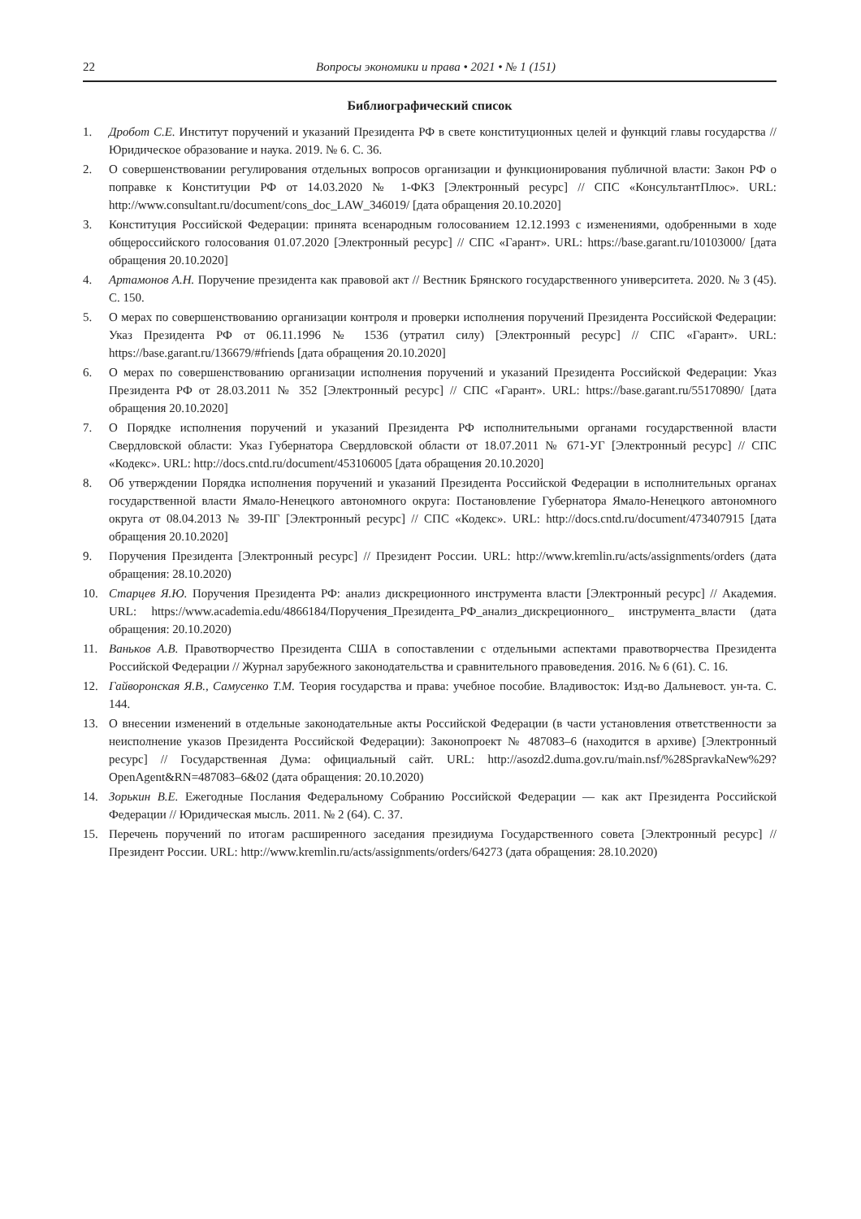22 Вопросы экономики и права • 2021 • № 1 (151)
Библиографический список
1. Дробот С.Е. Институт поручений и указаний Президента РФ в свете конституционных целей и функций главы государства // Юридическое образование и наука. 2019. № 6. С. 36.
2. О совершенствовании регулирования отдельных вопросов организации и функционирования публичной власти: Закон РФ о поправке к Конституции РФ от 14.03.2020 № 1-ФКЗ [Электронный ресурс] // СПС «КонсультантПлюс». URL: http://www.consultant.ru/document/cons_doc_LAW_346019/ [дата обращения 20.10.2020]
3. Конституция Российской Федерации: принята всенародным голосованием 12.12.1993 с изменениями, одобренными в ходе общероссийского голосования 01.07.2020 [Электронный ресурс] // СПС «Гарант». URL: https://base.garant.ru/10103000/ [дата обращения 20.10.2020]
4. Артамонов А.Н. Поручение президента как правовой акт // Вестник Брянского государственного университета. 2020. № 3 (45). С. 150.
5. О мерах по совершенствованию организации контроля и проверки исполнения поручений Президента Российской Федерации: Указ Президента РФ от 06.11.1996 № 1536 (утратил силу) [Электронный ресурс] // СПС «Гарант». URL: https://base.garant.ru/136679/#friends [дата обращения 20.10.2020]
6. О мерах по совершенствованию организации исполнения поручений и указаний Президента Российской Федерации: Указ Президента РФ от 28.03.2011 № 352 [Электронный ресурс] // СПС «Гарант». URL: https://base.garant.ru/55170890/ [дата обращения 20.10.2020]
7. О Порядке исполнения поручений и указаний Президента РФ исполнительными органами государственной власти Свердловской области: Указ Губернатора Свердловской области от 18.07.2011 № 671-УГ [Электронный ресурс] // СПС «Кодекс». URL: http://docs.cntd.ru/document/453106005 [дата обращения 20.10.2020]
8. Об утверждении Порядка исполнения поручений и указаний Президента Российской Федерации в исполнительных органах государственной власти Ямало-Ненецкого автономного округа: Постановление Губернатора Ямало-Ненецкого автономного округа от 08.04.2013 № 39-ПГ [Электронный ресурс] // СПС «Кодекс». URL: http://docs.cntd.ru/document/473407915 [дата обращения 20.10.2020]
9. Поручения Президента [Электронный ресурс] // Президент России. URL: http://www.kremlin.ru/acts/assignments/orders (дата обращения: 28.10.2020)
10. Старцев Я.Ю. Поручения Президента РФ: анализ дискреционного инструмента власти [Электронный ресурс] // Академия. URL: https://www.academia.edu/4866184/Поручения_Президента_РФ_анализ_дискреционного_ инструмента_власти (дата обращения: 20.10.2020)
11. Ваньков А.В. Правотворчество Президента США в сопоставлении с отдельными аспектами правотворчества Президента Российской Федерации // Журнал зарубежного законодательства и сравнительного правоведения. 2016. № 6 (61). С. 16.
12. Гайворонская Я.В., Самусенко Т.М. Теория государства и права: учебное пособие. Владивосток: Изд-во Дальневост. ун-та. С. 144.
13. О внесении изменений в отдельные законодательные акты Российской Федерации (в части установления ответственности за неисполнение указов Президента Российской Федерации): Законопроект № 487083–6 (находится в архиве) [Электронный ресурс] // Государственная Дума: официальный сайт. URL: http://asozd2.duma.gov.ru/main.nsf/%28SpravkaNew%29? OpenAgent&RN=487083–6&02 (дата обращения: 20.10.2020)
14. Зорькин В.Е. Ежегодные Послания Федеральному Собранию Российской Федерации — как акт Президента Российской Федерации // Юридическая мысль. 2011. № 2 (64). С. 37.
15. Перечень поручений по итогам расширенного заседания президиума Государственного совета [Электронный ресурс] // Президент России. URL: http://www.kremlin.ru/acts/assignments/orders/64273 (дата обращения: 28.10.2020)